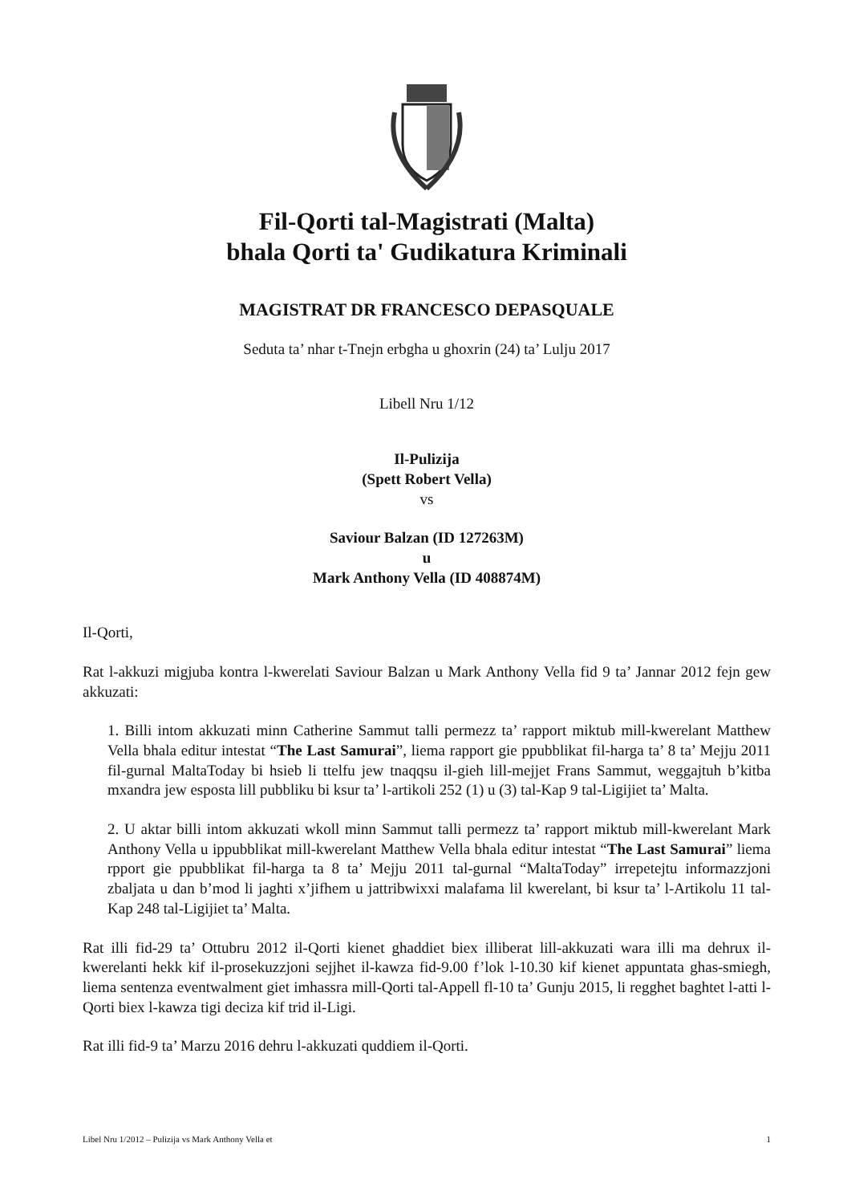Fil-Qorti tal-Magistrati (Malta)
bhala Qorti ta' Gudikatura Kriminali
MAGISTRAT DR FRANCESCO DEPASQUALE
Seduta ta’ nhar t-Tnejn erbgha u ghoxrin (24) ta’ Lulju 2017
Libell Nru 1/12
Il-Pulizija
(Spett Robert Vella)
vs
Saviour Balzan (ID 127263M)
u
Mark Anthony Vella (ID 408874M)
Il-Qorti,
Rat l-akkuzi migjuba kontra l-kwerelati Saviour Balzan u Mark Anthony Vella fid 9 ta’ Jannar 2012 fejn gew akkuzati:
1. Billi intom akkuzati minn Catherine Sammut talli permezz ta’ rapport miktub mill-kwerelant Matthew Vella bhala editur intestat “The Last Samurai”, liema rapport gie ppubblikat fil-harga ta’ 8 ta’ Mejju 2011 fil-gurnal MaltaToday bi hsieb li ttelfu jew tnaqqsu il-gieh lill-mejjet Frans Sammut, weggajtuh b’kitba mxandra jew esposta lill pubbliku bi ksur ta’ l-artikoli 252 (1) u (3) tal-Kap 9 tal-Ligijiet ta’ Malta.
2. U aktar billi intom akkuzati wkoll minn Sammut talli permezz ta’ rapport miktub mill-kwerelant Mark Anthony Vella u ippubblikat mill-kwerelant Matthew Vella bhala editur intestat “The Last Samurai” liema rpport gie ppubblikat fil-harga ta 8 ta’ Mejju 2011 tal-gurnal “MaltaToday” irrepetejtu informazzjoni zbaljata u dan b’mod li jaghti x’jifhem u jattribwixxi malafama lil kwerelant, bi ksur ta’ l-Artikolu 11 tal-Kap 248 tal-Ligijiet ta’ Malta.
Rat illi fid-29 ta’ Ottubru 2012 il-Qorti kienet ghaddiet biex illiberat lill-akkuzati wara illi ma dehrux il-kwerelanti hekk kif il-prosekuzzjoni sejjhet il-kawza fid-9.00 f’lok l-10.30 kif kienet appuntata ghas-smiegh, liema sentenza eventwalment giet imhassra mill-Qorti tal-Appell fl-10 ta’ Gunju 2015, li regghet baghtet l-atti l-Qorti biex l-kawza tigi deciza kif trid il-Ligi.
Rat illi fid-9 ta’ Marzu 2016 dehru l-akkuzati quddiem il-Qorti.
Libel Nru 1/2012 – Pulizija vs Mark Anthony Vella et 1